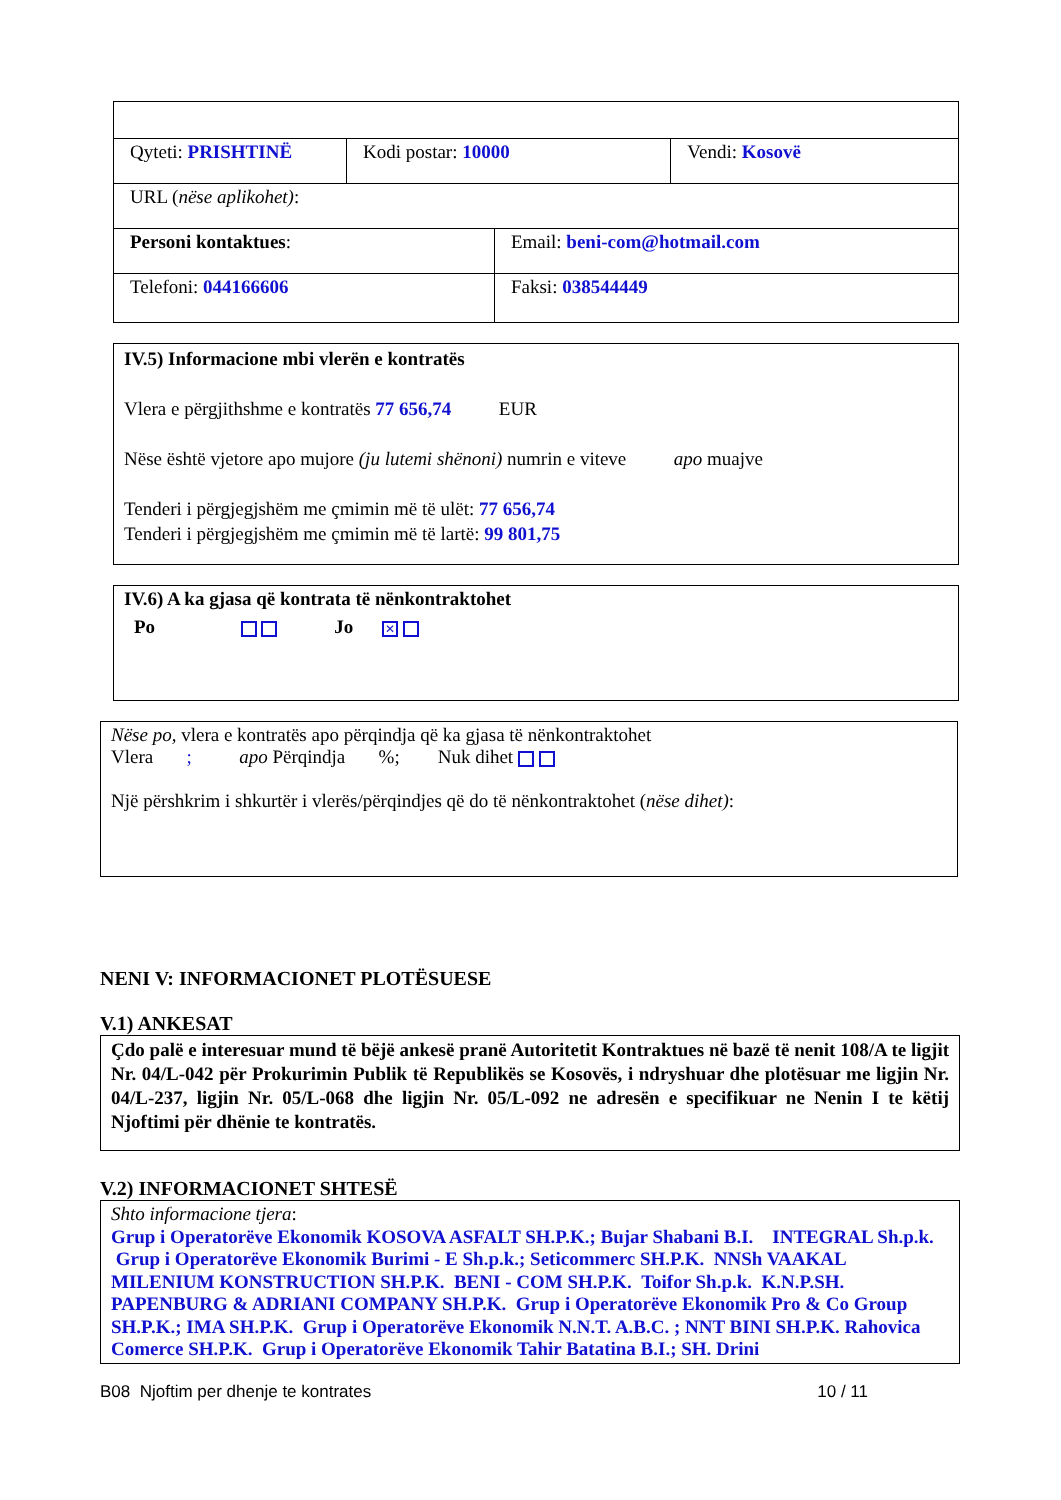| Qyteti: PRISHTINË | Kodi postar: 10000 | | Vendi: Kosovë |
| URL ( nëse aplikohet) : | | | |
| Personi kontaktues : | | Email: beni-com@hotmail.com | |
| Telefoni: 044166606 | | Faksi: 038544449 | |
IV.5) Informacione mbi vlerën e kontratës
Vlera e përgjithshme e kontratës 77 656,74 EUR
Nëse është vjetore apo mujore (ju lutemi shënoni) numrin e viteve apo muajve
Tenderi i përgjegjshëm me çmimin më të ulët: 77 656,74
Tenderi i përgjegjshëm me çmimin më të lartë: 99 801,75
IV.6) A ka gjasa që kontrata të nënkontraktohet
Po Jo ✕
Nëse po, vlera e kontratës apo përqindja që ka gjasa të nënkontraktohet
Vlera ; apo Përqindja %; Nuk dihet
Një përshkrim i shkurtër i vlerës/përqindjes që do të nënkontraktohet (nëse dihet):
NENI V: INFORMACIONET PLOTËSUESE
V.1) ANKESAT
Çdo palë e interesuar mund të bëjë ankesë pranë Autoritetit Kontraktues në bazë të nenit 108/A te ligjit Nr. 04/L-042 për Prokurimin Publik të Republikës se Kosovës, i ndryshuar dhe plotësuar me ligjin Nr. 04/L-237, ligjin Nr. 05/L-068 dhe ligjin Nr. 05/L-092 ne adresën e specifikuar ne Nenin I te këtij Njoftimi për dhënie te kontratës.
V.2) INFORMACIONET SHTESË
Shto informacione tjera:
Grup i Operatorëve Ekonomik KOSOVA ASFALT SH.P.K.; Bujar Shabani B.I. INTEGRAL Sh.p.k. Grup i Operatorëve Ekonomik Burimi - E Sh.p.k.; Seticommerc SH.P.K. NNSh VAAKAL MILENIUM KONSTRUCTION SH.P.K. BENI - COM SH.P.K. Toifor Sh.p.k. K.N.P.SH. PAPENBURG & ADRIANI COMPANY SH.P.K. Grup i Operatorëve Ekonomik Pro & Co Group SH.P.K.; IMA SH.P.K. Grup i Operatorëve Ekonomik N.N.T. A.B.C. ; NNT BINI SH.P.K. Rahovica Comerce SH.P.K. Grup i Operatorëve Ekonomik Tahir Batatina B.I.; SH. Drini
B08 Njoftim per dhenje te kontrates 10 / 11